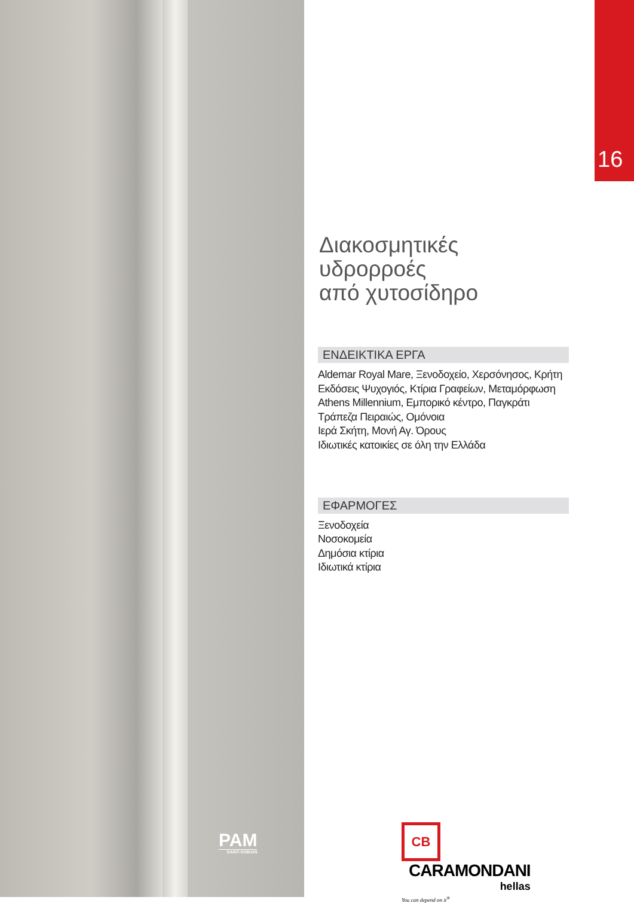16
Διακοσμητικές
υδρορροές
από χυτοσίδηρο
ΕΝΔΕΙΚΤΙΚΑ ΕΡΓΑ
Aldemar Royal Mare, Ξενοδοχείο, Χερσόνησος, Κρήτη
Εκδόσεις Ψυχογιός, Κτίρια Γραφείων, Μεταμόρφωση
Athens Millennium, Εμπορικό κέντρο, Παγκράτι
Τράπεζα Πειραιώς, Ομόνοια
Ιερά Σκήτη, Μονή Αγ. Όρους
Ιδιωτικές κατοικίες σε όλη την Ελλάδα
ΕΦΑΡΜΟΓΕΣ
Ξενοδοχεία
Νοσοκομεία
Δημόσια κτίρια
Ιδιωτικά κτίρια
PAM
SAINT-GOBAIN
CB CARAMONDANI hellas
You can depend on it<sup>®</sup>